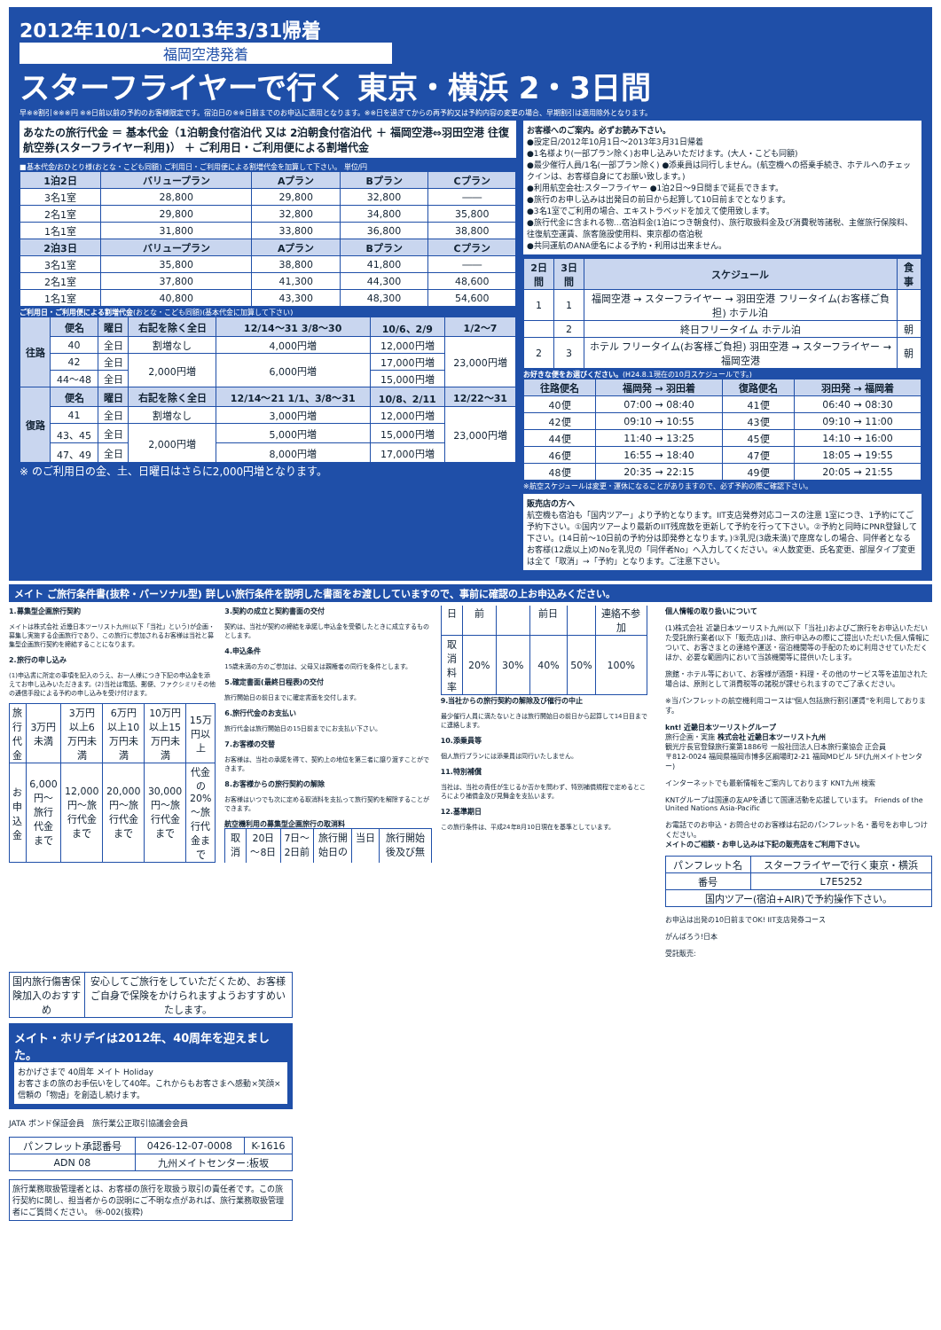2012年10/1～2013年3/31帰着
福岡空港発着
スターフライヤーで行く 東京・横浜 2・3日間
早※※割引※※※円 ※※日前以前の予約のお客様限定です。宿泊日の※※日前までのお申込に適用となります。※※日を過ぎてからの再予約又は予約内容の変更の場合、早期割引は適用除外となります。
あなたの旅行代金 ＝ 基本代金（1泊朝食付宿泊代 又は 2泊朝食付宿泊代 ＋ 福岡空港⇔羽田空港 往復航空券(スターフライヤー利用)） ＋ ご利用日・ご利用便による割増代金
■基本代金/おひとり様(おとな・こども同額) ご利用日・ご利用便による割増代金を加算して下さい。 単位/円
| 1泊2日 | バリュープラン | Aプラン | Bプラン | Cプラン |
| --- | --- | --- | --- | --- |
| 3名1室 | 28,800 | 29,800 | 32,800 | ―― |
| 2名1室 | 29,800 | 32,800 | 34,800 | 35,800 |
| 1名1室 | 31,800 | 33,800 | 36,800 | 38,800 |
| 2泊3日 | バリュープラン | Aプラン | Bプラン | Cプラン |
| 3名1室 | 35,800 | 38,800 | 41,800 | ―― |
| 2名1室 | 37,800 | 41,300 | 44,300 | 48,600 |
| 1名1室 | 40,800 | 43,300 | 48,300 | 54,600 |
ご利用日・ご利用便による割増代金(おとな・こども同額)(基本代金に加算して下さい)
| 往路 | 便名 | 曜日 | 右記を除く全日 | 12/14～31 3/8～30 | 10/6、2/9 | 1/2～7 |
| --- | --- | --- | --- | --- | --- | --- |
| | 40 | 全日 | 割増なし | 4,000円増 | 12,000円増 | 23,000円増 |
| | 42 | 全日 | 2,000円増 | 6,000円増 | 17,000円増 | |
| | 44～48 | 全日 | | | 15,000円増 | |
| 復路 | 便名 | 曜日 | 右記を除く全日 | 12/14～21 1/1、3/8～31 | 10/8、2/11 | 12/22～31 |
| | 41 | 全日 | 割増なし | 3,000円増 | 12,000円増 | 23,000円増 |
| | 43、45 | 全日 | 2,000円増 | 5,000円増 | 15,000円増 | |
| | 47、49 | 全日 | | 8,000円増 | 17,000円増 | |
※ のご利用日の金、土、日曜日はさらに2,000円増となります。
お客様へのご案内。必ずお読み下さい。
●設定日/2012年10月1日～2013年3月31日帰着
●1名様より(一部プラン除く)お申し込みいただけます。(大人・こども同額)
●最少催行人員/1名(一部プラン除く) ●添乗員は同行しません。(航空機への搭乗手続き、ホテルへのチェックインは、お客様自身にてお願い致します。)
●利用航空会社:スターフライヤー ●1泊2日～9日間まで延長できます。
●旅行のお申し込みは出発日の前日から起算して10日前までとなります。
●3名1室でご利用の場合、エキストラベッドを加えて使用致します。
●旅行代金に含まれる物…宿泊料金(1泊につき朝食付)、旅行取扱料金及び消費税等諸税、主催旅行保険料、往復航空運賃、旅客施設使用料、東京都の宿泊税
●共同運航のANA便名による予約・利用は出来ません。
| 2日間 | 3日間 | スケジュール | 食事 |
| --- | --- | --- | --- |
| 1 | 1 | 福岡空港 → スターフライヤー → 羽田空港 フリータイム(お客様ご負担) ホテル泊 | |
| | 2 | 終日フリータイム ホテル泊 | 朝 |
| 2 | 3 | ホテル フリータイム(お客様ご負担) 羽田空港 → スターフライヤー → 福岡空港 | 朝 |
お好きな便をお選びください。(H24.8.1現在の10月スケジュールです。)
| 往路便名 | 福岡発 → 羽田着 | 復路便名 | 羽田発 → 福岡着 |
| --- | --- | --- | --- |
| 40便 | 07:00 → 08:40 | 41便 | 06:40 → 08:30 |
| 42便 | 09:10 → 10:55 | 43便 | 09:10 → 11:00 |
| 44便 | 11:40 → 13:25 | 45便 | 14:10 → 16:00 |
| 46便 | 16:55 → 18:40 | 47便 | 18:05 → 19:55 |
| 48便 | 20:35 → 22:15 | 49便 | 20:05 → 21:55 |
※航空スケジュールは変更・運休になることがありますので、必ず予約の際ご確認下さい。
販売店の方へ
航空機も宿泊も「国内ツアー」より予約となります。IIT支店発券対応コースの注意 1室につき、1予約にてご予約下さい。①国内ツアーより最新のIIT残席数を更新して予約を行って下さい。②予約と同時にPNR登録して下さい。(14日前～10日前の予約分は即発券となります。)③乳児(3歳未満)で座席なしの場合、同伴者となるお客様(12歳以上)のNoを乳児の「同伴者No」へ入力してください。④人数変更、氏名変更、部屋タイプ変更は全て「取消」→「予約」となります。ご注意下さい。
メイト ご旅行条件書(抜粋・パーソナル型) 詳しい旅行条件を説明した書面をお渡ししていますので、事前に確認の上お申込みください。
1.募集型企画旅行契約
メイトは株式会社 近畿日本ツーリスト九州(以下「当社」という)が企画・募集し実施する企画旅行であり、この旅行に参加されるお客様は当社と募集型企画旅行契約を締結することになります。
2.旅行の申し込み
(1)申込書に所定の事項を記入のうえ、お一人様につき下記の申込金を添えてお申し込みいただきます。(2)当社は電話、郵便、ファクシミリその他の通信手段による予約の申し込みを受け付けます。
| 旅行代金 | 3万円未満 | 3万円以上6万円未満 | 6万円以上10万円未満 | 10万円以上15万円未満 | 15万円以上 |
| お申込金 | 6,000円～旅行代金まで | 12,000円～旅行代金まで | 20,000円～旅行代金まで | 30,000円～旅行代金まで | 代金の20%～旅行代金まで |
3.契約の成立と契約書面の交付
契約は、当社が契約の締結を承諾し申込金を受領したときに成立するものとします。
4.申込条件
15歳未満の方のご参加は、父母又は親権者の同行を条件とします。
5.確定書面(最終日程表)の交付
旅行開始日の前日までに確定書面を交付します。
6.旅行代金のお支払い
旅行代金は旅行開始日の15日前までにお支払い下さい。
7.お客様の交替
お客様は、当社の承諾を得て、契約上の地位を第三者に譲り渡すことができます。
8.お客様からの旅行契約の解除
お客様はいつでも次に定める取消料を支払って旅行契約を解除することができます。
航空機利用の募集型企画旅行の取消料
| 取消日 | 20日～8日前 | 7日～2日前 | 旅行開始日の前日 | 当日 | 旅行開始後及び無連絡不参加 |
| 取消料率 | 20% | 30% | 40% | 50% | 100% |
9.当社からの旅行契約の解除及び催行の中止
最少催行人員に満たないときは旅行開始日の前日から起算して14日目までに連絡します。
10.添乗員等
個人旅行プランには添乗員は同行いたしません。
11.特別補償
当社は、当社の責任が生じるか否かを問わず、特別補償規程で定めるところにより補償金及び見舞金を支払います。
12.基準期日
この旅行条件は、平成24年8月10日現在を基準としています。
個人情報の取り扱いについて
(1)株式会社 近畿日本ツーリスト九州(以下「当社」)およびご旅行をお申込いただいた受託旅行業者(以下「販売店」)は、旅行申込みの際にご提出いただいた個人情報について、お客さまとの連絡や運送・宿泊機関等の手配のために利用させていただくほか、必要な範囲内において当該機関等に提供いたします。
旅館・ホテル等において、お客様が酒類・料理・その他のサービス等を追加された場合は、原則として消費税等の諸税が課せられますのでご了承ください。
※当パンフレットの航空機利用コースは"個人包括旅行割引運賃"を利用しております。
knt! 近畿日本ツーリストグループ
旅行企画・実施 株式会社 近畿日本ツーリスト九州
観光庁長官登録旅行業第1886号 一般社団法人日本旅行業協会 正会員
〒812-0024 福岡県福岡市博多区綱場町2-21 福岡MDビル 5F(九州メイトセンター)
インターネットでも最新情報をご案内しております KNT九州 検索
KNTグループは国連の友APを通じて国連活動を応援しています。 Friends of the United Nations Asia-Pacific
お電話でのお申込・お問合せのお客様は右記のパンフレット名・番号をお申しつけください。
メイトのご相談・お申し込みは下記の販売店をご利用下さい。
| パンフレット名 | スターフライヤーで行く東京・横浜 |
| 番号 | L7E5252 |
| 国内ツアー(宿泊+AIR)で予約操作下さい。 | |
お申込は出発の10日前までOK! IIT支店発券コース
がんばろう!日本
受託販売:
| 国内旅行傷害保険加入のおすすめ | 安心してご旅行をしていただくため、お客様ご自身で保険をかけられますようおすすめいたします。 |
メイト・ホリデイは2012年、40周年を迎えました。
おかげさまで 40周年 メイト Holiday
お客さまの旅のお手伝いをして40年。これからもお客さまへ感動×笑顔×信頼の「物語」を創造し続けます。
JATA ボンド保証会員　旅行業公正取引協議会会員
| パンフレット承認番号 | 0426-12-07-0008 | K-1616 |
| ADN 08 | 九州メイトセンター:板坂 | |
旅行業務取扱管理者とは、お客様の旅行を取扱う取引の責任者です。この旅行契約に関し、担当者からの説明にご不明な点があれば、旅行業務取扱管理者にご質問ください。 ㊡-002(抜粋)